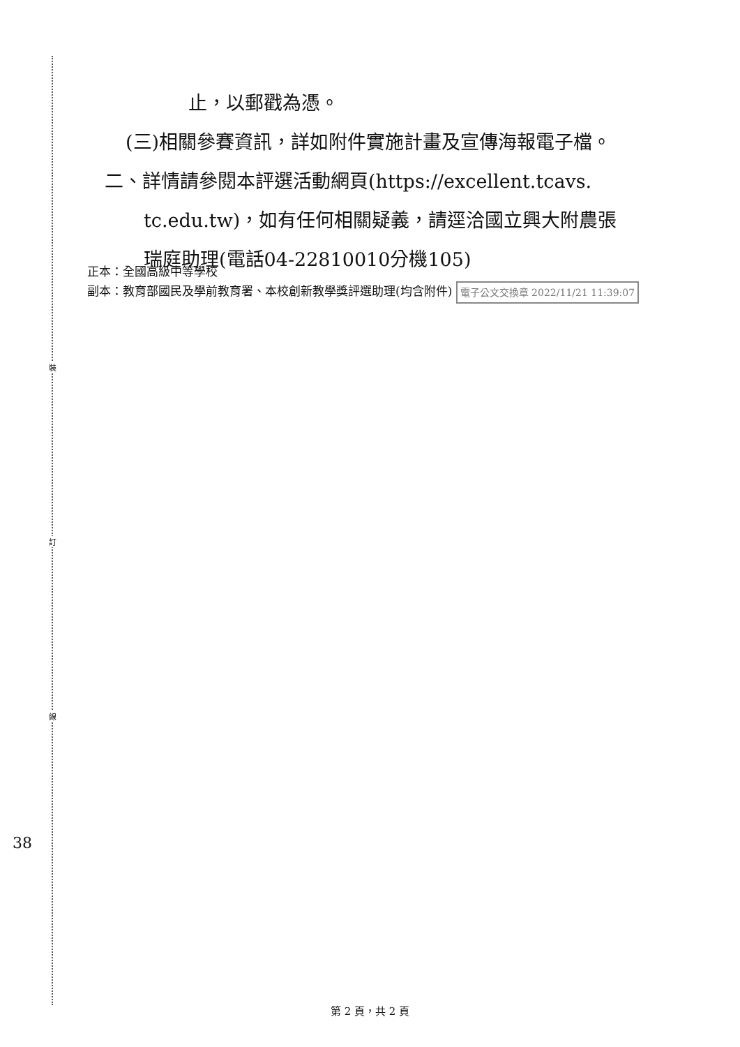裝
訂
線
38
止，以郵戳為憑。
(三)相關參賽資訊，詳如附件實施計畫及宣傳海報電子檔。
二、詳情請參閱本評選活動網頁(https://excellent.tcavs.
tc.edu.tw)，如有任何相關疑義，請逕洽國立興大附農張
瑞庭助理(電話04-22810010分機105)
正本：全國高級中等學校
副本：教育部國民及學前教育署、本校創新教學獎評選助理(均含附件) 電子公文交換章 2022/11/21 11:39:07
第 2 頁，共 2 頁